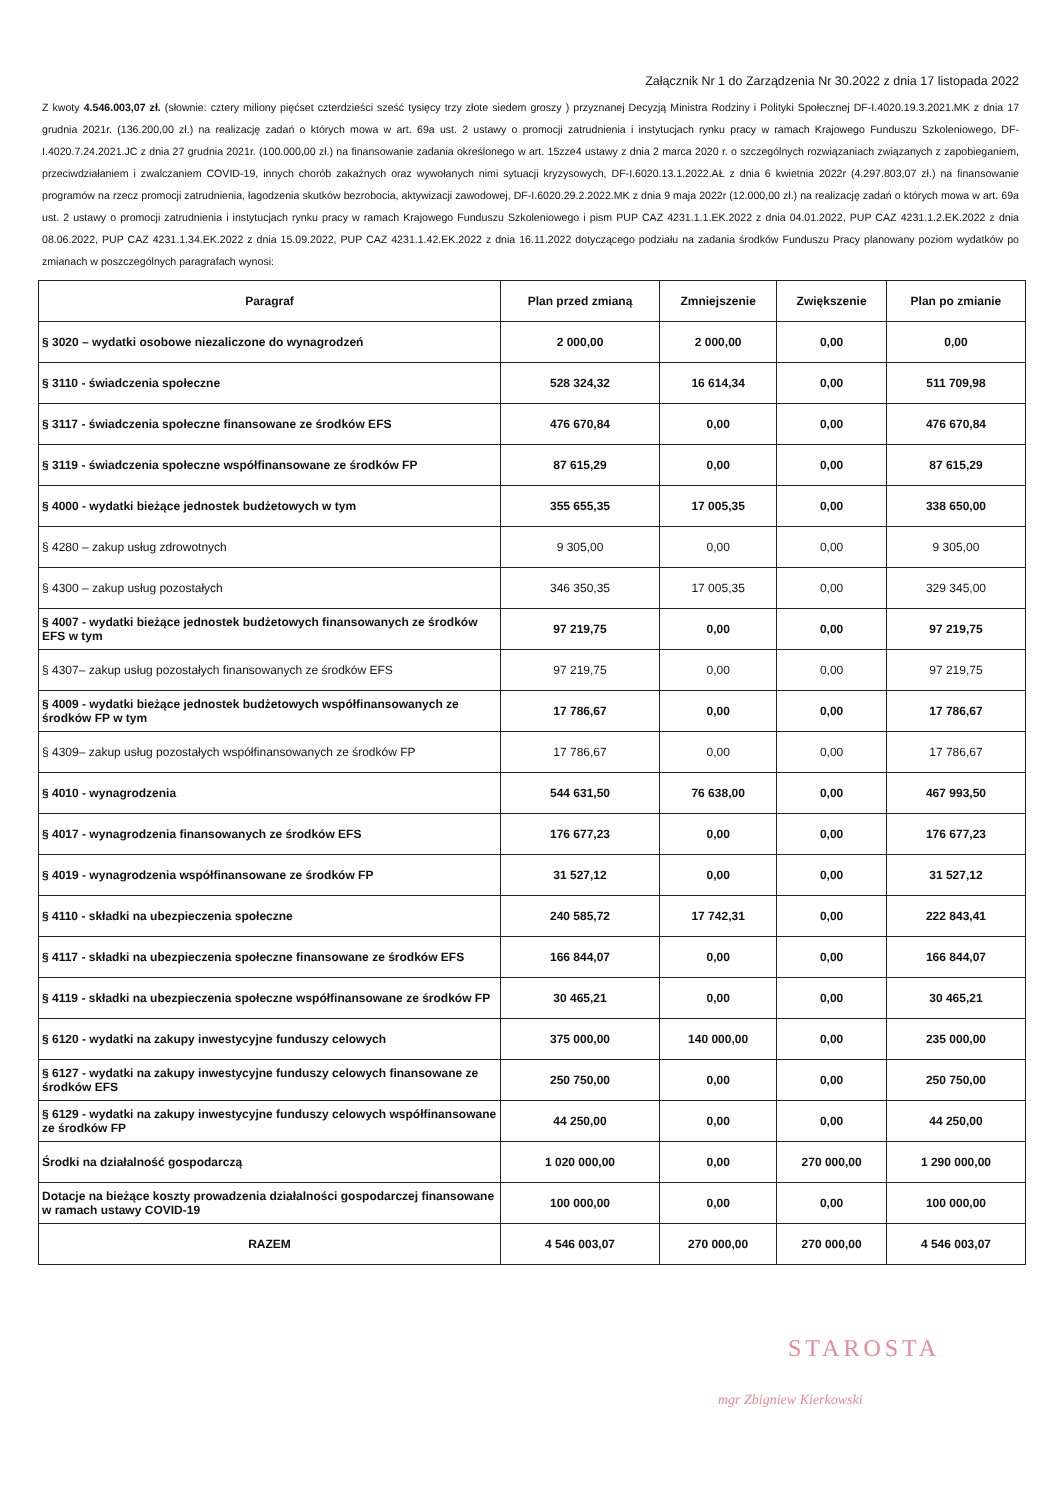Załącznik Nr 1 do Zarządzenia Nr 30.2022 z dnia 17 listopada 2022
Z kwoty 4.546.003,07 zł. (słownie: cztery miliony pięćset czterdzieści sześć tysięcy trzy złote siedem groszy ) przyznanej Decyzją Ministra Rodziny i Polityki Społecznej DF-I.4020.19.3.2021.MK z dnia 17 grudnia 2021r. (136.200,00 zł.) na realizację zadań o których mowa w art. 69a ust. 2 ustawy o promocji zatrudnienia i instytucjach rynku pracy w ramach Krajowego Funduszu Szkoleniowego, DF-I.4020.7.24.2021.JC z dnia 27 grudnia 2021r. (100.000,00 zł.) na finansowanie zadania określonego w art. 15zze4 ustawy z dnia 2 marca 2020 r. o szczególnych rozwiązaniach związanych z zapobieganiem, przeciwdziałaniem i zwalczaniem COVID-19, innych chorób zakaźnych oraz wywołanych nimi sytuacji kryzysowych, DF-I.6020.13.1.2022.AŁ z dnia 6 kwietnia 2022r (4.297.803,07 zł.) na finansowanie programów na rzecz promocji zatrudnienia, łagodzenia skutków bezrobocia, aktywizacji zawodowej, DF-I.6020.29.2.2022.MK z dnia 9 maja 2022r (12.000,00 zł.) na realizację zadań o których mowa w art. 69a ust. 2 ustawy o promocji zatrudnienia i instytucjach rynku pracy w ramach Krajowego Funduszu Szkoleniowego i pism PUP CAZ 4231.1.1.EK.2022 z dnia 04.01.2022, PUP CAZ 4231.1.2.EK.2022 z dnia 08.06.2022, PUP CAZ 4231.1.34.EK.2022 z dnia 15.09.2022, PUP CAZ 4231.1.42.EK.2022 z dnia 16.11.2022 dotyczącego podziału na zadania środków Funduszu Pracy planowany poziom wydatków po zmianach w poszczególnych paragrafach wynosi:
| Paragraf | Plan przed zmianą | Zmniejszenie | Zwiększenie | Plan po zmianie |
| --- | --- | --- | --- | --- |
| § 3020 – wydatki osobowe niezaliczone do wynagrodzeń | 2 000,00 | 2 000,00 | 0,00 | 0,00 |
| § 3110 - świadczenia społeczne | 528 324,32 | 16 614,34 | 0,00 | 511 709,98 |
| § 3117 - świadczenia społeczne finansowane ze środków EFS | 476 670,84 | 0,00 | 0,00 | 476 670,84 |
| § 3119 - świadczenia społeczne współfinansowane ze środków FP | 87 615,29 | 0,00 | 0,00 | 87 615,29 |
| § 4000 - wydatki bieżące jednostek budżetowych w tym | 355 655,35 | 17 005,35 | 0,00 | 338 650,00 |
| § 4280 – zakup usług zdrowotnych | 9 305,00 | 0,00 | 0,00 | 9 305,00 |
| § 4300 – zakup usług pozostałych | 346 350,35 | 17 005,35 | 0,00 | 329 345,00 |
| § 4007 - wydatki bieżące jednostek budżetowych finansowanych ze środków EFS w tym | 97 219,75 | 0,00 | 0,00 | 97 219,75 |
| § 4307– zakup usług pozostałych finansowanych ze środków EFS | 97 219,75 | 0,00 | 0,00 | 97 219,75 |
| § 4009 - wydatki bieżące jednostek budżetowych współfinansowanych ze środków FP w tym | 17 786,67 | 0,00 | 0,00 | 17 786,67 |
| § 4309– zakup usług pozostałych współfinansowanych ze środków FP | 17 786,67 | 0,00 | 0,00 | 17 786,67 |
| § 4010 - wynagrodzenia | 544 631,50 | 76 638,00 | 0,00 | 467 993,50 |
| § 4017 - wynagrodzenia finansowanych ze środków EFS | 176 677,23 | 0,00 | 0,00 | 176 677,23 |
| § 4019 - wynagrodzenia współfinansowane ze środków FP | 31 527,12 | 0,00 | 0,00 | 31 527,12 |
| § 4110 - składki na ubezpieczenia społeczne | 240 585,72 | 17 742,31 | 0,00 | 222 843,41 |
| § 4117 - składki na ubezpieczenia społeczne finansowane ze środków EFS | 166 844,07 | 0,00 | 0,00 | 166 844,07 |
| § 4119 - składki na ubezpieczenia społeczne współfinansowane ze środków FP | 30 465,21 | 0,00 | 0,00 | 30 465,21 |
| § 6120 - wydatki na zakupy inwestycyjne funduszy celowych | 375 000,00 | 140 000,00 | 0,00 | 235 000,00 |
| § 6127 - wydatki na zakupy inwestycyjne funduszy celowych finansowane ze środków EFS | 250 750,00 | 0,00 | 0,00 | 250 750,00 |
| § 6129 - wydatki na zakupy inwestycyjne funduszy celowych współfinansowane ze środków FP | 44 250,00 | 0,00 | 0,00 | 44 250,00 |
| Środki na działalność gospodarczą | 1 020 000,00 | 0,00 | 270 000,00 | 1 290 000,00 |
| Dotacje na bieżące koszty prowadzenia działalności gospodarczej finansowane w ramach ustawy COVID-19 | 100 000,00 | 0,00 | 0,00 | 100 000,00 |
| RAZEM | 4 546 003,07 | 270 000,00 | 270 000,00 | 4 546 003,07 |
STAROSTA
mgr Zbigniew Kierkowski